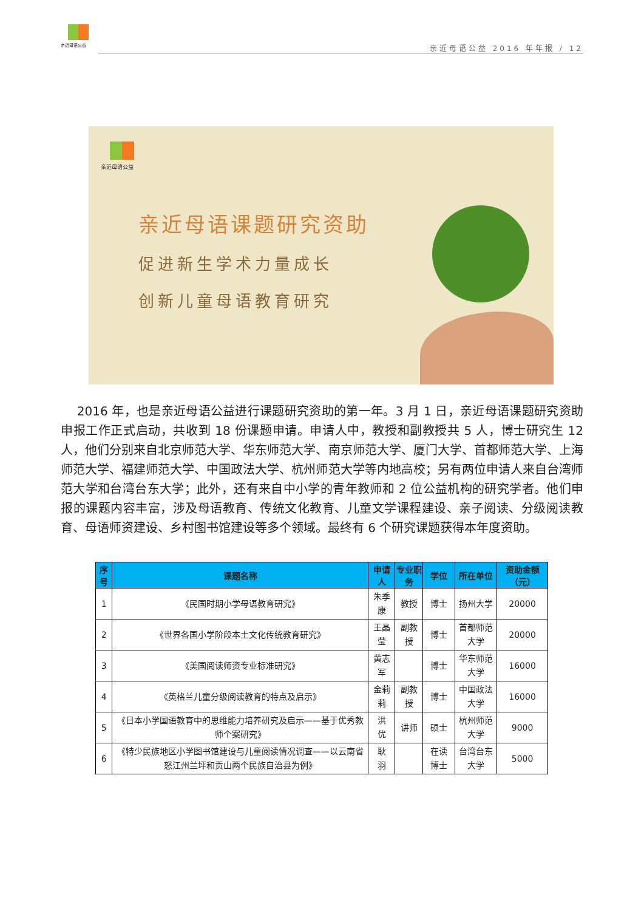亲近母语公益
亲近母语公益 2016 年年报 / 12
亲近母语公益
亲近母语课题研究资助
促进新生学术力量成长
创新儿童母语教育研究
2016 年，也是亲近母语公益进行课题研究资助的第一年。3 月 1 日，亲近母语课题研究资助申报工作正式启动，共收到 18 份课题申请。申请人中，教授和副教授共 5 人，博士研究生 12 人，他们分别来自北京师范大学、华东师范大学、南京师范大学、厦门大学、首都师范大学、上海师范大学、福建师范大学、中国政法大学、杭州师范大学等内地高校；另有两位申请人来自台湾师范大学和台湾台东大学；此外，还有来自中小学的青年教师和 2 位公益机构的研究学者。他们申报的课题内容丰富，涉及母语教育、传统文化教育、儿童文学课程建设、亲子阅读、分级阅读教育、母语师资建设、乡村图书馆建设等多个领域。最终有 6 个研究课题获得本年度资助。
| 序号 | 课题名称 | 申请人 | 专业职务 | 学位 | 所在单位 | 资助金额（元） |
| --- | --- | --- | --- | --- | --- | --- |
| 1 | 《民国时期小学母语教育研究》 | 朱季康 | 教授 | 博士 | 扬州大学 | 20000 |
| 2 | 《世界各国小学阶段本土文化传统教育研究》 | 王晶莹 | 副教授 | 博士 | 首都师范大学 | 20000 |
| 3 | 《美国阅读师资专业标准研究》 | 黄志军 | | 博士 | 华东师范大学 | 16000 |
| 4 | 《英格兰儿童分级阅读教育的特点及启示》 | 金莉莉 | 副教授 | 博士 | 中国政法大学 | 16000 |
| 5 | 《日本小学国语教育中的思维能力培养研究及启示——基于优秀教师个案研究》 | 洪 优 | 讲师 | 硕士 | 杭州师范大学 | 9000 |
| 6 | 《特少民族地区小学图书馆建设与儿童阅读情况调查——以云南省怒江州兰坪和贡山两个民族自治县为例》 | 耿 羽 | | 在读博士 | 台湾台东大学 | 5000 |